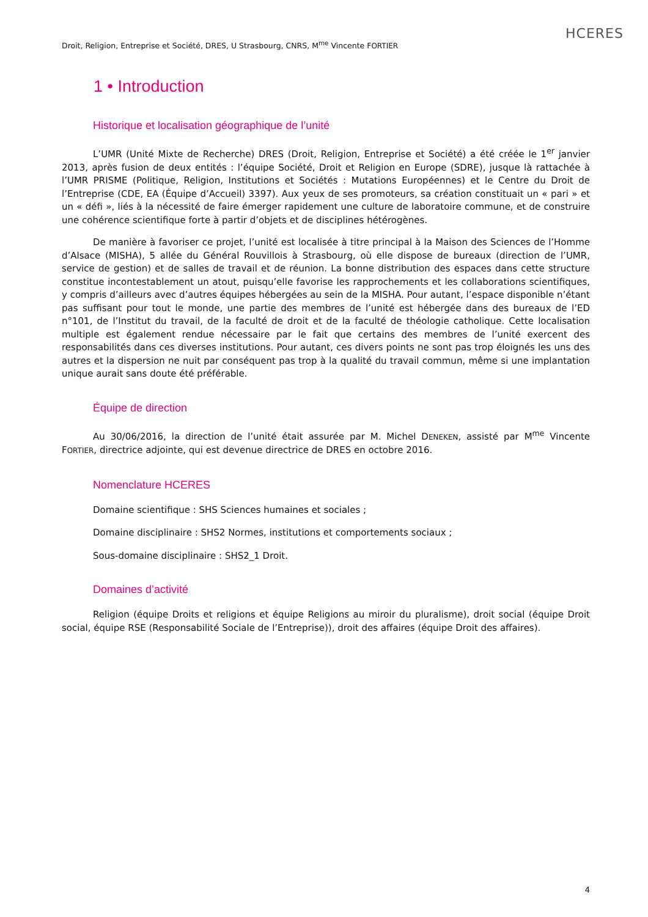Droit, Religion, Entreprise et Société, DRES, U Strasbourg, CNRS, M<sup>me</sup> Vincente FORTIER
HCERES
1 • Introduction
Historique et localisation géographique de l’unité
L’UMR (Unité Mixte de Recherche) DRES (Droit, Religion, Entreprise et Société) a été créée le 1<sup>er</sup> janvier 2013, après fusion de deux entités : l’équipe Société, Droit et Religion en Europe (SDRE), jusque là rattachée à l’UMR PRISME (Politique, Religion, Institutions et Sociétés : Mutations Européennes) et le Centre du Droit de l’Entreprise (CDE, EA (Équipe d’Accueil) 3397). Aux yeux de ses promoteurs, sa création constituait un « pari » et un « défi », liés à la nécessité de faire émerger rapidement une culture de laboratoire commune, et de construire une cohérence scientifique forte à partir d’objets et de disciplines hétérogènes.
De manière à favoriser ce projet, l’unité est localisée à titre principal à la Maison des Sciences de l’Homme d’Alsace (MISHA), 5 allée du Général Rouvillois à Strasbourg, où elle dispose de bureaux (direction de l’UMR, service de gestion) et de salles de travail et de réunion. La bonne distribution des espaces dans cette structure constitue incontestablement un atout, puisqu’elle favorise les rapprochements et les collaborations scientifiques, y compris d’ailleurs avec d’autres équipes hébergées au sein de la MISHA. Pour autant, l’espace disponible n’étant pas suffisant pour tout le monde, une partie des membres de l’unité est hébergée dans des bureaux de l’ED n°101, de l’Institut du travail, de la faculté de droit et de la faculté de théologie catholique. Cette localisation multiple est également rendue nécessaire par le fait que certains des membres de l’unité exercent des responsabilités dans ces diverses institutions. Pour autant, ces divers points ne sont pas trop éloignés les uns des autres et la dispersion ne nuit par conséquent pas trop à la qualité du travail commun, même si une implantation unique aurait sans doute été préférable.
Équipe de direction
Au 30/06/2016, la direction de l’unité était assurée par M. Michel DENEKEN, assisté par M<sup>me</sup> Vincente FORTIER, directrice adjointe, qui est devenue directrice de DRES en octobre 2016.
Nomenclature HCERES
Domaine scientifique : SHS Sciences humaines et sociales ;
Domaine disciplinaire : SHS2 Normes, institutions et comportements sociaux ;
Sous-domaine disciplinaire : SHS2_1 Droit.
Domaines d’activité
Religion (équipe Droits et religions et équipe Religions au miroir du pluralisme), droit social (équipe Droit social, équipe RSE (Responsabilité Sociale de l’Entreprise)), droit des affaires (équipe Droit des affaires).
4